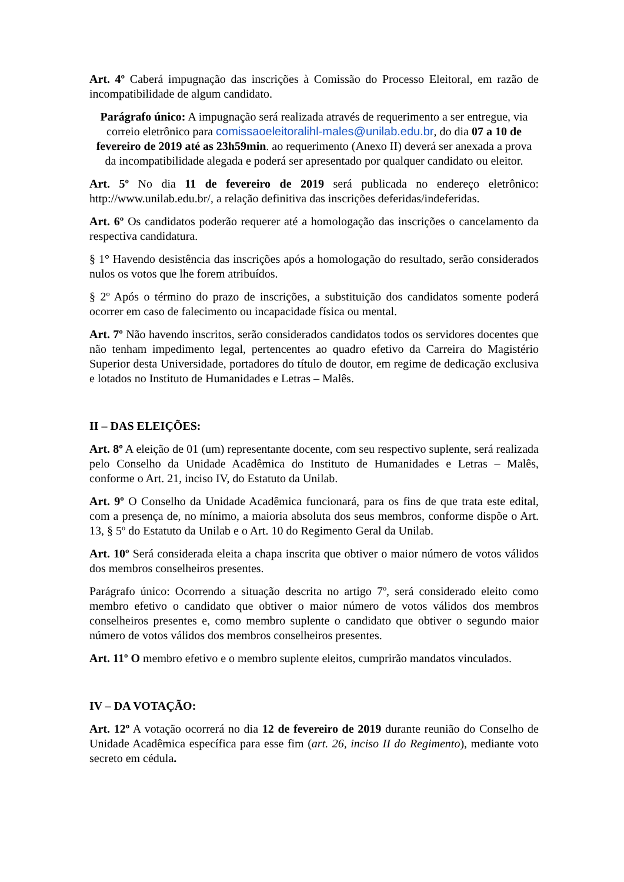Art. 4º Caberá impugnação das inscrições à Comissão do Processo Eleitoral, em razão de incompatibilidade de algum candidato.
Parágrafo único: A impugnação será realizada através de requerimento a ser entregue, via correio eletrônico para comissaoeleitoralihl-males@unilab.edu.br, do dia 07 a 10 de fevereiro de 2019 até as 23h59min. ao requerimento (Anexo II) deverá ser anexada a prova da incompatibilidade alegada e poderá ser apresentado por qualquer candidato ou eleitor.
Art. 5º No dia 11 de fevereiro de 2019 será publicada no endereço eletrônico: http://www.unilab.edu.br/, a relação definitiva das inscrições deferidas/indeferidas.
Art. 6º Os candidatos poderão requerer até a homologação das inscrições o cancelamento da respectiva candidatura.
§ 1° Havendo desistência das inscrições após a homologação do resultado, serão considerados nulos os votos que lhe forem atribuídos.
§ 2º Após o término do prazo de inscrições, a substituição dos candidatos somente poderá ocorrer em caso de falecimento ou incapacidade física ou mental.
Art. 7º Não havendo inscritos, serão considerados candidatos todos os servidores docentes que não tenham impedimento legal, pertencentes ao quadro efetivo da Carreira do Magistério Superior desta Universidade, portadores do título de doutor, em regime de dedicação exclusiva e lotados no Instituto de Humanidades e Letras – Malês.
II – DAS ELEIÇÕES:
Art. 8º A eleição de 01 (um) representante docente, com seu respectivo suplente, será realizada pelo Conselho da Unidade Acadêmica do Instituto de Humanidades e Letras – Malês, conforme o Art. 21, inciso IV, do Estatuto da Unilab.
Art. 9º O Conselho da Unidade Acadêmica funcionará, para os fins de que trata este edital, com a presença de, no mínimo, a maioria absoluta dos seus membros, conforme dispõe o Art. 13, § 5º do Estatuto da Unilab e o Art. 10 do Regimento Geral da Unilab.
Art. 10º Será considerada eleita a chapa inscrita que obtiver o maior número de votos válidos dos membros conselheiros presentes.
Parágrafo único: Ocorrendo a situação descrita no artigo 7º, será considerado eleito como membro efetivo o candidato que obtiver o maior número de votos válidos dos membros conselheiros presentes e, como membro suplente o candidato que obtiver o segundo maior número de votos válidos dos membros conselheiros presentes.
Art. 11º O membro efetivo e o membro suplente eleitos, cumprirão mandatos vinculados.
IV – DA VOTAÇÃO:
Art. 12º A votação ocorrerá no dia 12 de fevereiro de 2019 durante reunião do Conselho de Unidade Acadêmica específica para esse fim (art. 26, inciso II do Regimento), mediante voto secreto em cédula.